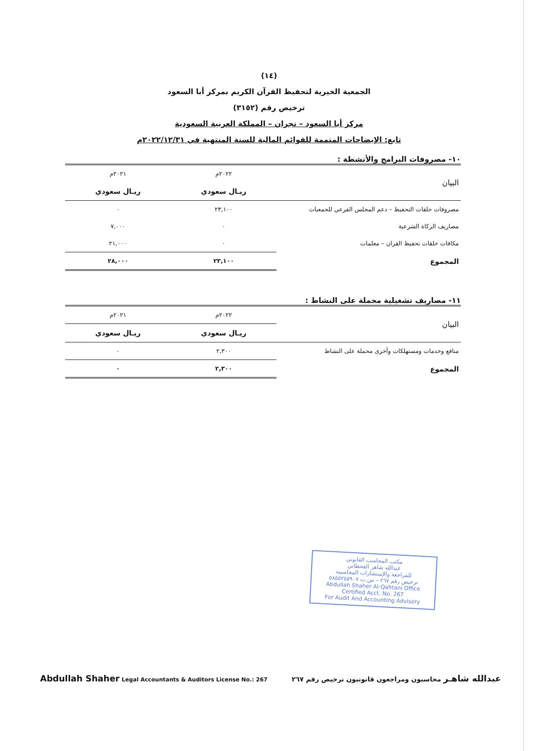(١٤)
الجمعية الخيرية لتحفيظ القرآن الكريم بمركز أبا السعود
ترخيص رقم (٣١٥٢)
مركز أبا السعود – نجران – المملكة العربية السعودية
تابع: الإيضاحات المتممة للقوائم المالية للسنة المنتهية في ٢٠٢٢/١٢/٣١م
١٠- مصروفات البرامج والأنشطة :
| البيان | ٢٠٢٢م | ٢٠٢١م |
| | ريـال سعودي | ريـال سعودي |
| مصروفات حلقات التحفيظ – دعم المجلس الفرعي للجمعيات | ٢٣,١٠٠ | ٠ |
| مصاريف الزكاة الشرعية | ٠ | ٧,٠٠٠ |
| مكافات حلقات تحفيظ القران – معلمات | ٠ | ٢١,٠٠٠ |
| المجموع | ٢٣,١٠٠ | ٢٨,٠٠٠ |
١١- مصاريف تشغيلية محملة على النشاط :
| البيان | ٢٠٢٢م | ٢٠٢١م |
| | ريـال سعودي | ريـال سعودي |
| منافع وخدمات ومستهلكات وأخرى محملة على النشاط | ٢,٣٠٠ | ٠ |
| المجموع | ٢,٣٠٠ | ٠ |
مكتب المحاسب القانوني
عبدالله شاهر القحطاني
للمراجعة والإستشارات المحاسبية
ترخيص رقم ٢٦٧ – س.ت ٥٨٥٥٢٥٥٩٠٧
Abdullah Shaher Al-Qahtani Office
Certified Acct. No. 267
For Audit And Accounting Advisory
Abdullah Shaher Legal Accountants & Auditors License No.: 267
عبدالله شاهـر محاسبون ومراجعون قانونيون ترخيص رقم ٢٦٧